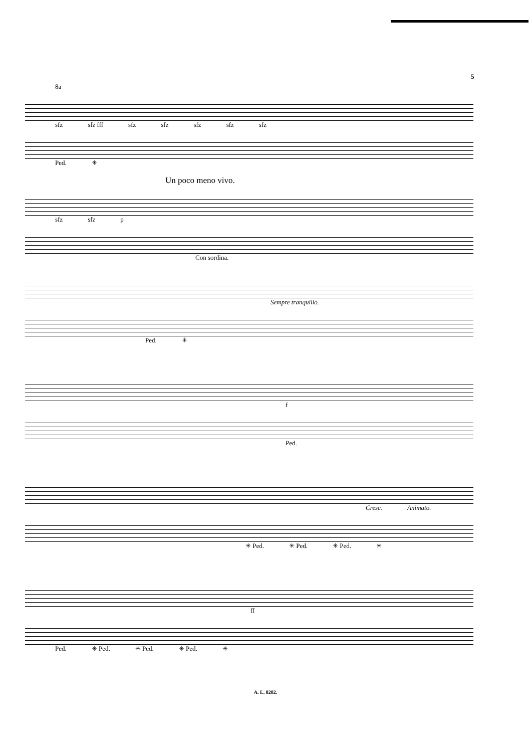5
8a
sfz sfz fff sfz sfz sfz sfz sfz
Ped. ✳
Un poco meno vivo.
sfz sfz p
Con sordina.
Sempre tranquillo.
Ped. ✳
f
Ped.
Cresc. Animato.
✳ Ped. ✳ Ped. ✳ Ped. ✳
ff
Ped. ✳ Ped. ✳ Ped. ✳ Ped. ✳
A. L. 8202.